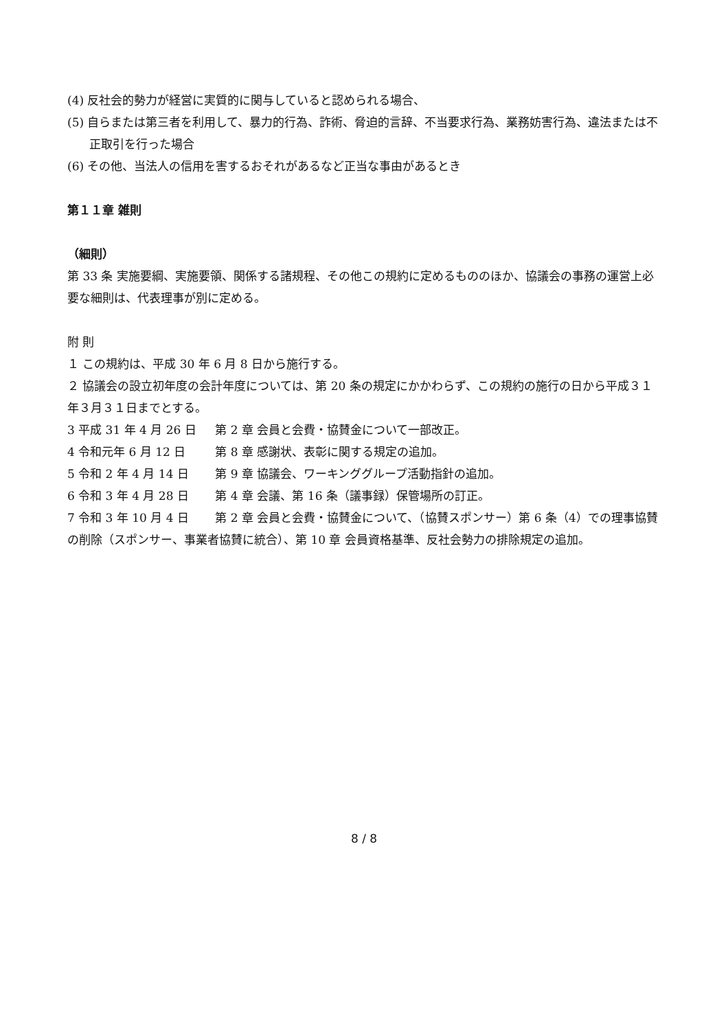(4) 反社会的勢力が経営に実質的に関与していると認められる場合、
(5) 自らまたは第三者を利用して、暴力的行為、詐術、脅迫的言辞、不当要求行為、業務妨害行為、違法または不正取引を行った場合
(6) その他、当法人の信用を害するおそれがあるなど正当な事由があるとき
第１１章 雑則
（細則）
第 33 条 実施要綱、実施要領、関係する諸規程、その他この規約に定めるもののほか、協議会の事務の運営上必要な細則は、代表理事が別に定める。
附 則
１ この規約は、平成 30 年 6 月 8 日から施行する。
２ 協議会の設立初年度の会計年度については、第 20 条の規定にかかわらず、この規約の施行の日から平成３１年３月３１日までとする。
3 平成 31 年 4 月 26 日 第 2 章 会員と会費・協賛金について一部改正。
4 令和元年 6 月 12 日 第 8 章 感謝状、表彰に関する規定の追加。
5 令和 2 年 4 月 14 日 第 9 章 協議会、ワーキンググループ活動指針の追加。
6 令和 3 年 4 月 28 日 第 4 章 会議、第 16 条（議事録）保管場所の訂正。
7 令和 3 年 10 月 4 日 第 2 章 会員と会費・協賛金について、（協賛スポンサー）第 6 条（4）での理事協賛の削除（スポンサー、事業者協賛に統合）、第 10 章 会員資格基準、反社会勢力の排除規定の追加。
8 / 8